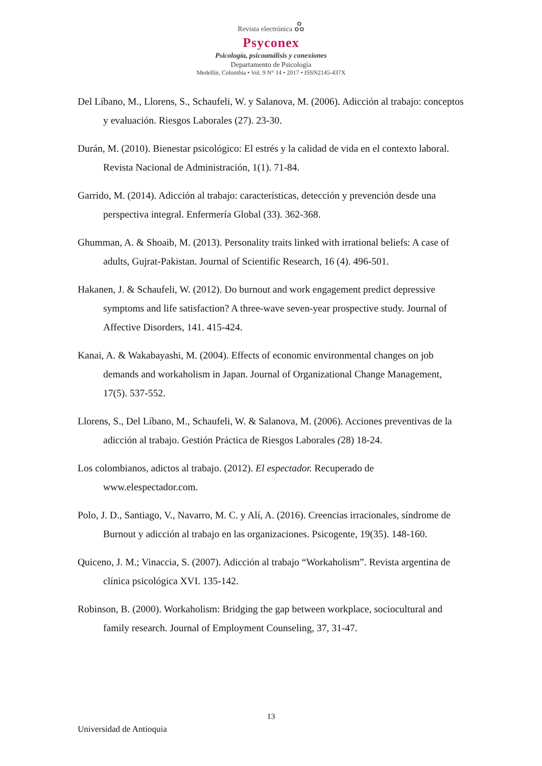Revista electrónica ஃ
Psyconex
Psicología, psicoanálisis y conexiones
Departamento de Psicología
Medellín, Colombia • Vol. 9 N° 14 • 2017 • ISSN2145-437X
Del Líbano, M., Llorens, S., Schaufeli, W. y Salanova, M. (2006). Adicción al trabajo: conceptos y evaluación. Riesgos Laborales (27). 23-30.
Durán, M. (2010). Bienestar psicológico: El estrés y la calidad de vida en el contexto laboral. Revista Nacional de Administración, 1(1). 71-84.
Garrido, M. (2014). Adicción al trabajo: características, detección y prevención desde una perspectiva integral. Enfermería Global (33). 362-368.
Ghumman, A. & Shoaib, M. (2013). Personality traits linked with irrational beliefs: A case of adults, Gujrat-Pakistan. Journal of Scientific Research, 16 (4). 496-501.
Hakanen, J. & Schaufeli, W. (2012). Do burnout and work engagement predict depressive symptoms and life satisfaction? A three-wave seven-year prospective study. Journal of Affective Disorders, 141. 415-424.
Kanai, A. & Wakabayashi, M. (2004). Effects of economic environmental changes on job demands and workaholism in Japan. Journal of Organizational Change Management, 17(5). 537-552.
Llorens, S., Del Líbano, M., Schaufeli, W. & Salanova, M. (2006). Acciones preventivas de la adicción al trabajo. Gestión Práctica de Riesgos Laborales (28) 18-24.
Los colombianos, adictos al trabajo. (2012). El espectador. Recuperado de www.elespectador.com.
Polo, J. D., Santiago, V., Navarro, M. C. y Alí, A. (2016). Creencias irracionales, síndrome de Burnout y adicción al trabajo en las organizaciones. Psicogente, 19(35). 148-160.
Quiceno, J. M.; Vinaccia, S. (2007). Adicción al trabajo “Workaholism”. Revista argentina de clínica psicológica XVI. 135-142.
Robinson, B. (2000). Workaholism: Bridging the gap between workplace, sociocultural and family research. Journal of Employment Counseling, 37, 31-47.
13
Universidad de Antioquia